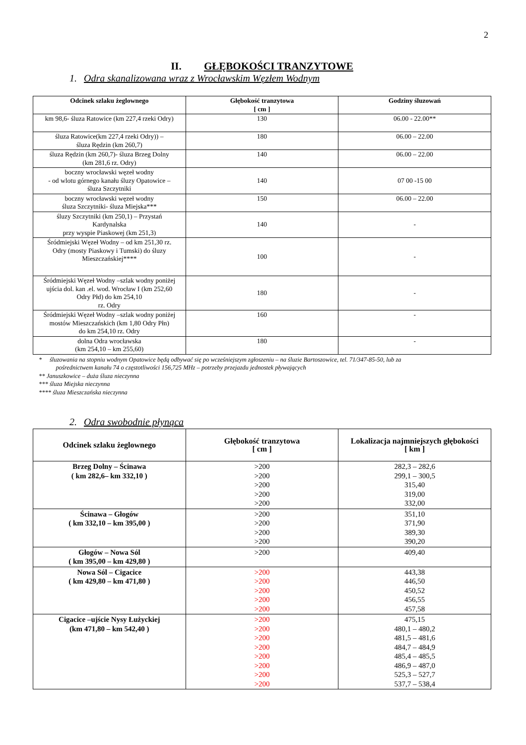2
II. GŁĘBOKOŚCI TRANZYTOWE
1. Odra skanalizowana wraz z Wrocławskim Węzłem Wodnym
| Odcinek szlaku żeglownego | Głębokość tranzytowa [ cm ] | Godziny śluzowań |
| --- | --- | --- |
| km 98,6- śluza Ratowice (km 227,4 rzeki Odry) | 130 | 06.00 - 22.00** |
| śluza Ratowice(km 227,4 rzeki Odry)) – śluza Rędzin (km 260,7) | 180 | 06.00 – 22.00 |
| śluza Rędzin (km 260,7)- śluza Brzeg Dolny (km 281,6 rz. Odry) | 140 | 06.00 – 22.00 |
| boczny wrocławski węzeł wodny - od wlotu górnego kanału śluzy Opatowice – śluza Szczytniki | 140 | 07 00 -15 00 |
| boczny wrocławski węzeł wodny śluza Szczytniki- śluza Miejska*** | 150 | 06.00 – 22.00 |
| śluzy Szczytniki (km 250,1) – Przystań Kardynalska przy wyspie Piaskowej (km 251,3) | 140 | - |
| Śródmiejski Węzeł Wodny – od km 251,30 rz. Odry (mosty Piaskowy i Tumski) do śluzy Mieszczańskiej**** | 100 | - |
| Śródmiejski Węzeł Wodny –szlak wodny poniżej ujścia dol. kan .el. wod. Wrocław I (km 252,60 Odry Płd) do km 254,10 rz. Odry | 180 | - |
| Śródmiejski Węzeł Wodny –szlak wodny poniżej mostów Mieszczańskich (km 1,80 Odry Płn) do km 254,10 rz. Odry | 160 | - |
| dolna Odra wrocławska (km 254,10 – km 255,60) | 180 | - |
* śluzowania na stopniu wodnym Opatowice będą odbywać się po wcześniejszym zgłoszeniu – na śluzie Bartoszowice, tel. 71/347-85-50, lub za
pośrednictwem kanału 74 o częstotliwości 156,725 MHz – potrzeby przejazdu jednostek pływających
** Januszkowice – duża śluza nieczynna
*** śluza Miejska nieczynna
**** śluza Mieszczańska nieczynna
2. Odra swobodnie płynąca
| Odcinek szlaku żeglownego | Głębokość tranzytowa [ cm ] | Lokalizacja najmniejszych głębokości [ km ] |
| --- | --- | --- |
| Brzeg Dolny – Ścinawa ( km 282,6– km 332,10 ) | >200 >200 >200 >200 >200 | 282,3 – 282,6 299,1 – 300,5 315,40 319,00 332,00 |
| Ścinawa – Głogów ( km 332,10 – km 395,00 ) | >200 >200 >200 >200 | 351,10 371,90 389,30 390,20 |
| Głogów – Nowa Sól ( km 395,00 – km 429,80 ) | >200 | 409,40 |
| Nowa Sól – Cigacice ( km 429,80 – km 471,80 ) | >200 >200 >200 >200 >200 | 443,38 446,50 450,52 456,55 457,58 |
| Cigacice –ujście Nysy Łużyckiej (km 471,80 – km 542,40 ) | >200 >200 >200 >200 >200 >200 >200 >200 | 475,15 480,1 – 480,2 481,5 – 481,6 484,7 – 484,9 485,4 – 485,5 486,9 – 487,0 525,3 – 527,7 537,7 – 538,4 |